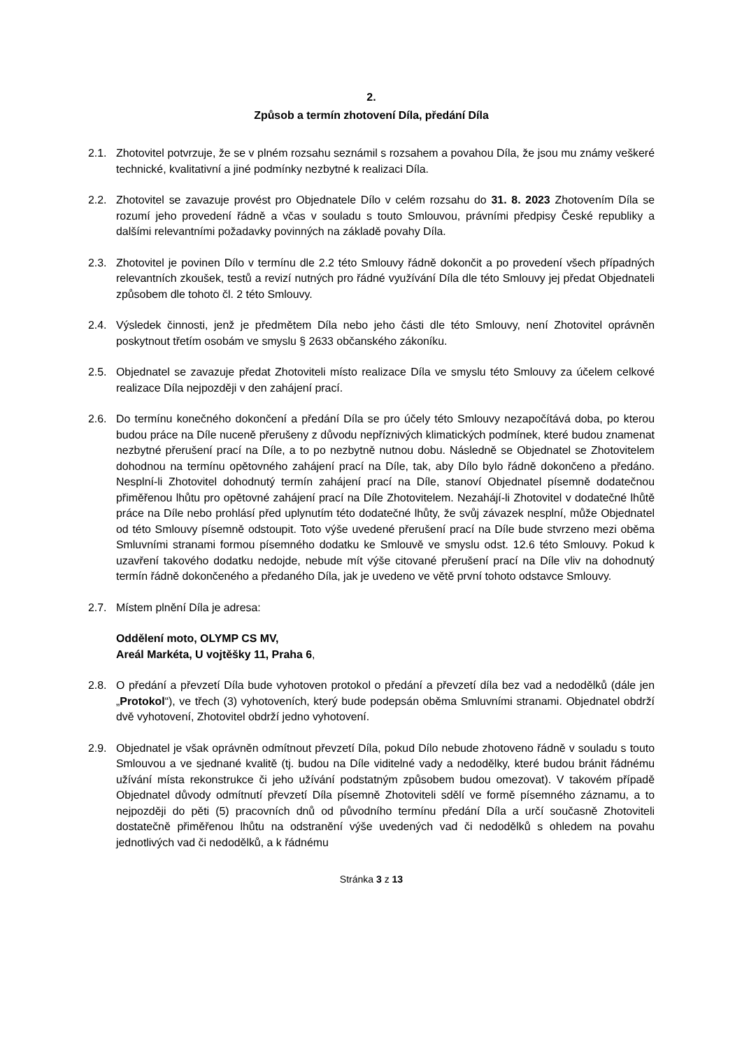2.
Způsob a termín zhotovení Díla, předání Díla
2.1. Zhotovitel potvrzuje, že se v plném rozsahu seznámil s rozsahem a povahou Díla, že jsou mu známy veškeré technické, kvalitativní a jiné podmínky nezbytné k realizaci Díla.
2.2. Zhotovitel se zavazuje provést pro Objednatele Dílo v celém rozsahu do 31. 8. 2023 Zhotovením Díla se rozumí jeho provedení řádně a včas v souladu s touto Smlouvou, právními předpisy České republiky a dalšími relevantními požadavky povinných na základě povahy Díla.
2.3. Zhotovitel je povinen Dílo v termínu dle 2.2 této Smlouvy řádně dokončit a po provedení všech případných relevantních zkoušek, testů a revizí nutných pro řádné využívání Díla dle této Smlouvy jej předat Objednateli způsobem dle tohoto čl. 2 této Smlouvy.
2.4. Výsledek činnosti, jenž je předmětem Díla nebo jeho části dle této Smlouvy, není Zhotovitel oprávněn poskytnout třetím osobám ve smyslu § 2633 občanského zákoníku.
2.5. Objednatel se zavazuje předat Zhotoviteli místo realizace Díla ve smyslu této Smlouvy za účelem celkové realizace Díla nejpozději v den zahájení prací.
2.6. Do termínu konečného dokončení a předání Díla se pro účely této Smlouvy nezapočítává doba, po kterou budou práce na Díle nuceně přerušeny z důvodu nepříznivých klimatických podmínek, které budou znamenat nezbytné přerušení prací na Díle, a to po nezbytně nutnou dobu. Následně se Objednatel se Zhotovitelem dohodnou na termínu opětovného zahájení prací na Díle, tak, aby Dílo bylo řádně dokončeno a předáno. Nesplní-li Zhotovitel dohodnutý termín zahájení prací na Díle, stanoví Objednatel písemně dodatečnou přiměřenou lhůtu pro opětovné zahájení prací na Díle Zhotovitelem. Nezahájí-li Zhotovitel v dodatečné lhůtě práce na Díle nebo prohlásí před uplynutím této dodatečné lhůty, že svůj závazek nesplní, může Objednatel od této Smlouvy písemně odstoupit. Toto výše uvedené přerušení prací na Díle bude stvrzeno mezi oběma Smluvními stranami formou písemného dodatku ke Smlouvě ve smyslu odst. 12.6 této Smlouvy. Pokud k uzavření takového dodatku nedojde, nebude mít výše citované přerušení prací na Díle vliv na dohodnutý termín řádně dokončeného a předaného Díla, jak je uvedeno ve větě první tohoto odstavce Smlouvy.
2.7. Místem plnění Díla je adresa:
Oddělení moto, OLYMP CS MV,
Areál Markéta, U vojtěšky 11, Praha 6,
2.8. O předání a převzetí Díla bude vyhotoven protokol o předání a převzetí díla bez vad a nedodělků (dále jen „Protokol“), ve třech (3) vyhotoveních, který bude podepsán oběma Smluvními stranami. Objednatel obdrží dvě vyhotovení, Zhotovitel obdrží jedno vyhotovení.
2.9. Objednatel je však oprávněn odmítnout převzetí Díla, pokud Dílo nebude zhotoveno řádně v souladu s touto Smlouvou a ve sjednané kvalitě (tj. budou na Díle viditelné vady a nedodělky, které budou bránit řádnému užívání místa rekonstrukce či jeho užívání podstatným způsobem budou omezovat). V takovém případě Objednatel důvody odmítnutí převzetí Díla písemně Zhotoviteli sdělí ve formě písemného záznamu, a to nejpozději do pěti (5) pracovních dnů od původního termínu předání Díla a určí současně Zhotoviteli dostatečně přiměřenou lhůtu na odstranění výše uvedených vad či nedodělků s ohledem na povahu jednotlivých vad či nedodělků, a k řádnému
Stránka 3 z 13